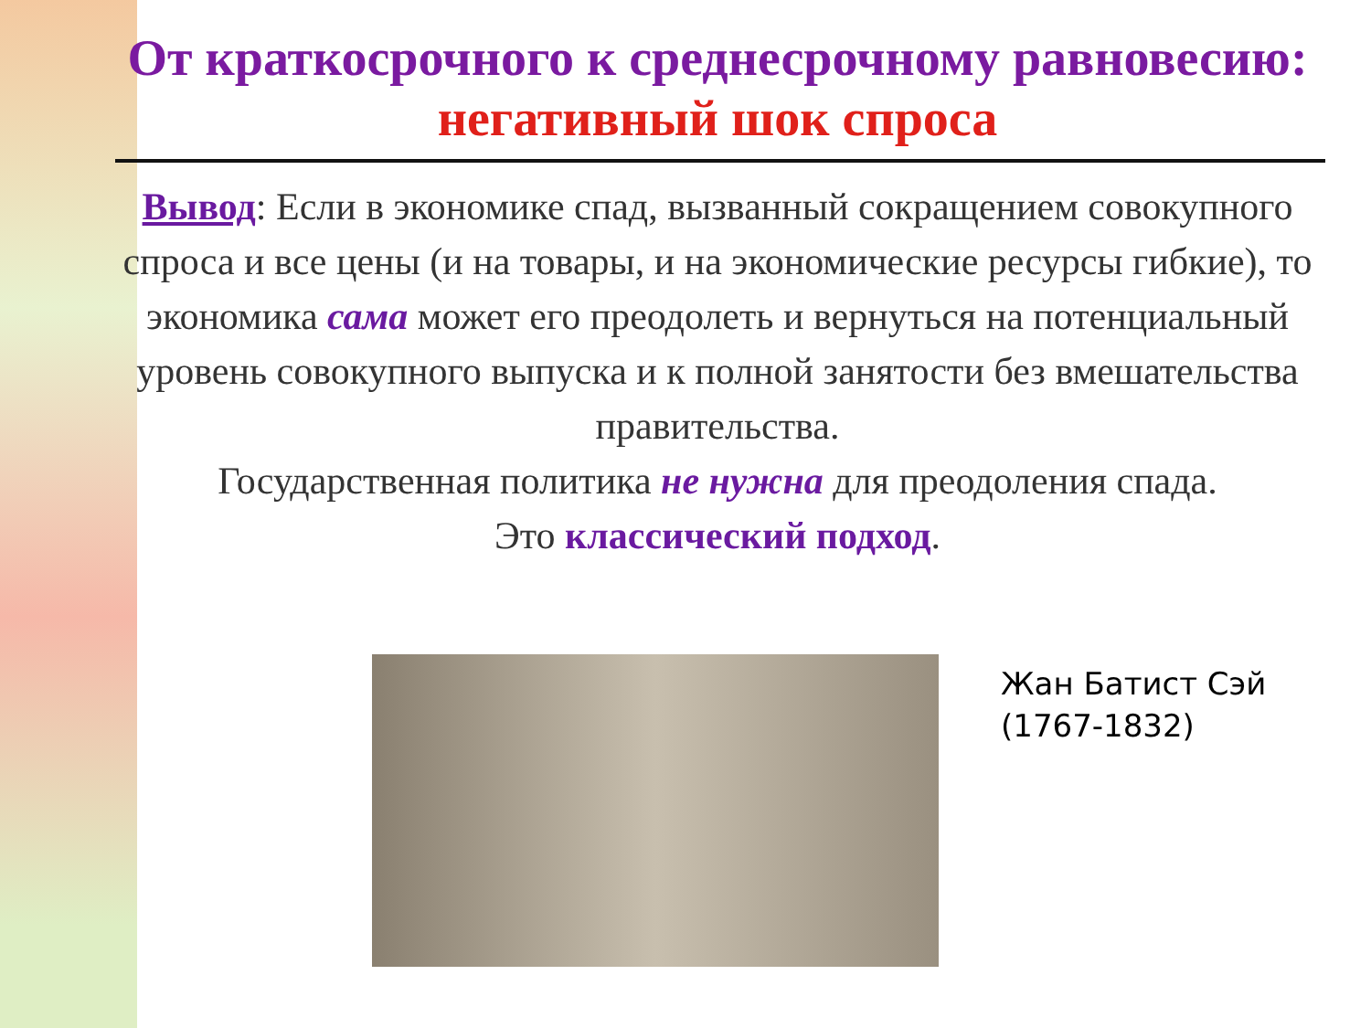От краткосрочного к среднесрочному равновесию: негативный шок спроса
Вывод: Если в экономике спад, вызванный сокращением совокупного спроса и все цены (и на товары, и на экономические ресурсы гибкие), то экономика сама может его преодолеть и вернуться на потенциальный уровень совокупного выпуска и к полной занятости без вмешательства правительства.
Государственная политика не нужна для преодоления спада.
Это классический подход.
Жан Батист Сэй
(1767-1832)